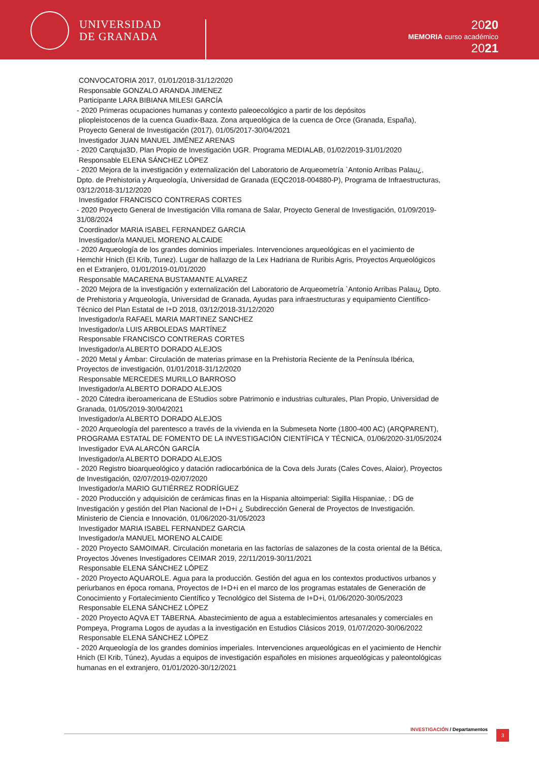UNIVERSIDAD
DE GRANADA
2020
MEMORIA curso académico
2021
CONVOCATORIA 2017, 01/01/2018-31/12/2020
Responsable GONZALO ARANDA JIMENEZ
Participante LARA BIBIANA MILESI GARCÍA
- 2020 Primeras ocupaciones humanas y contexto paleoecológico a partir de los depósitos
pliopleistocenos de la cuenca Guadix-Baza. Zona arqueológica de la cuenca de Orce (Granada, España), Proyecto General de Investigación (2017), 01/05/2017-30/04/2021
Investigador JUAN MANUEL JIMÉNEZ ARENAS
- 2020 Carqtuja3D, Plan Propio de Investigación UGR. Programa MEDIALAB, 01/02/2019-31/01/2020
Responsable ELENA SÁNCHEZ LÓPEZ
- 2020 Mejora de la investigación y externalización del Laboratorio de Arqueometría `Antonio Arribas Palau¿, Dpto. de Prehistoria y Arqueología, Universidad de Granada (EQC2018-004880-P), Programa de Infraestructuras, 03/12/2018-31/12/2020
Investigador FRANCISCO CONTRERAS CORTES
- 2020 Proyecto General de Investigación Villa romana de Salar, Proyecto General de Investigación, 01/09/2019-31/08/2024
Coordinador MARIA ISABEL FERNANDEZ GARCIA
Investigador/a MANUEL MORENO ALCAIDE
- 2020 Arqueología de los grandes dominios imperiales. Intervenciones arqueológicas en el yacimiento de Hemchir Hnich (El Krib, Tunez). Lugar de hallazgo de la Lex Hadriana de Ruribis Agris, Proyectos Arqueológicos en el Extranjero, 01/01/2019-01/01/2020
Responsable MACARENA BUSTAMANTE ALVAREZ
- 2020 Mejora de la investigación y externalización del Laboratorio de Arqueometría `Antonio Arribas Palau¿ Dpto. de Prehistoria y Arqueología, Universidad de Granada, Ayudas para infraestructuras y equipamiento Científico-Técnico del Plan Estatal de I+D 2018, 03/12/2018-31/12/2020
Investigador/a RAFAEL MARIA MARTINEZ SANCHEZ
Investigador/a LUIS ARBOLEDAS MARTÍNEZ
Responsable FRANCISCO CONTRERAS CORTES
Investigador/a ALBERTO DORADO ALEJOS
- 2020 Metal y Ámbar: Circulación de materias primase en la Prehistoria Reciente de la Península Ibérica, Proyectos de investigación, 01/01/2018-31/12/2020
Responsable MERCEDES MURILLO BARROSO
Investigador/a ALBERTO DORADO ALEJOS
- 2020 Cátedra iberoamericana de EStudios sobre Patrimonio e industrias culturales, Plan Propio, Universidad de Granada, 01/05/2019-30/04/2021
Investigador/a ALBERTO DORADO ALEJOS
- 2020 Arqueología del parentesco a través de la vivienda en la Submeseta Norte (1800-400 AC) (ARQPARENT), PROGRAMA ESTATAL DE FOMENTO DE LA INVESTIGACIÓN CIENTÍFICA Y TÉCNICA, 01/06/2020-31/05/2024
Investigador EVA ALARCÓN GARCÍA
Investigador/a ALBERTO DORADO ALEJOS
- 2020 Registro bioarqueológico y datación radiocarbónica de la Cova dels Jurats (Cales Coves, Alaior), Proyectos de Investigación, 02/07/2019-02/07/2020
Investigador/a MARIO GUTIÉRREZ RODRÍGUEZ
- 2020 Producción y adquisición de cerámicas finas en la Hispania altoimperial: Sigilla Hispaniae, : DG de Investigación y gestión del Plan Nacional de I+D+i ¿ Subdirección General de Proyectos de Investigación. Ministerio de Ciencia e Innovación, 01/06/2020-31/05/2023
Investigador MARIA ISABEL FERNANDEZ GARCIA
Investigador/a MANUEL MORENO ALCAIDE
- 2020 Proyecto SAMOIMAR. Circulación monetaria en las factorías de salazones de la costa oriental de la Bética, Proyectos Jóvenes Investigadores CEIMAR 2019, 22/11/2019-30/11/2021
Responsable ELENA SÁNCHEZ LÓPEZ
- 2020 Proyecto AQUAROLE. Agua para la producción. Gestión del agua en los contextos productivos urbanos y periurbanos en época romana, Proyectos de I+D+i en el marco de los programas estatales de Generación de Conocimiento y Fortalecimiento Científico y Tecnológico del Sistema de I+D+i, 01/06/2020-30/05/2023
Responsable ELENA SÁNCHEZ LÓPEZ
- 2020 Proyecto AQVA ET TABERNA. Abastecimiento de agua a establecimientos artesanales y comerciales en Pompeya, Programa Logos de ayudas a la investigación en Estudios Clásicos 2019, 01/07/2020-30/06/2022
Responsable ELENA SÁNCHEZ LÓPEZ
- 2020 Arqueología de los grandes dominios imperiales. Intervenciones arqueológicas en el yacimiento de Henchir Hnich (El Krib, Túnez), Ayudas a equipos de investigación españoles en misiones arqueológicas y paleontológicas humanas en el extranjero, 01/01/2020-30/12/2021
INVESTIGACIÓN / Departamentos 3